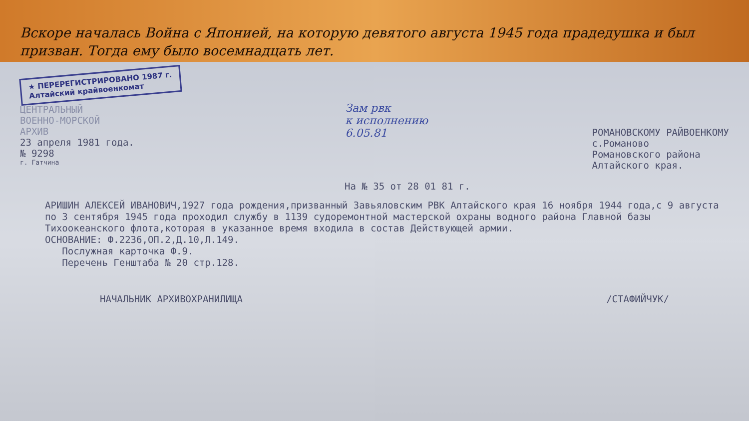Вскоре началась Война с Японией, на которую девятого августа 1945 года прадедушка и был призван. Тогда ему было восемнадцать лет.
★ ПЕРЕРЕГИСТРИРОВАНО 1987 г.
Алтайский крайвоенкомат
ЦЕНТРАЛЬНЫЙ
ВОЕННО-МОРСКОЙ
АРХИВ
23 апреля 1981 года.
№ 9298
г. Гатчина
Зам рвк
к исполнению
6.05.81
РОМАНОВСКОМУ РАЙВОЕНКОМУ
с.Романово
Романовского района
Алтайского края.
На № 35 от 28 01 81 г.
АРИШИН АЛЕКСЕЙ ИВАНОВИЧ,1927 года рождения,призванный Завьяловским РВК Алтайского края 16 ноября 1944 года,с 9 августа по 3 сентября 1945 года проходил службу в 1139 судоремонтной мастерской охраны водного района Главной базы Тихоокеанского флота,которая в указанное время входила в состав Действующей армии.
ОСНОВАНИЕ: Ф.2236,ОП.2,Д.10,Л.149.
Послужная карточка Ф.9.
Перечень Генштаба № 20 стр.128.
НАЧАЛЬНИК АРХИВОХРАНИЛИЩА /СТАФИЙЧУК/